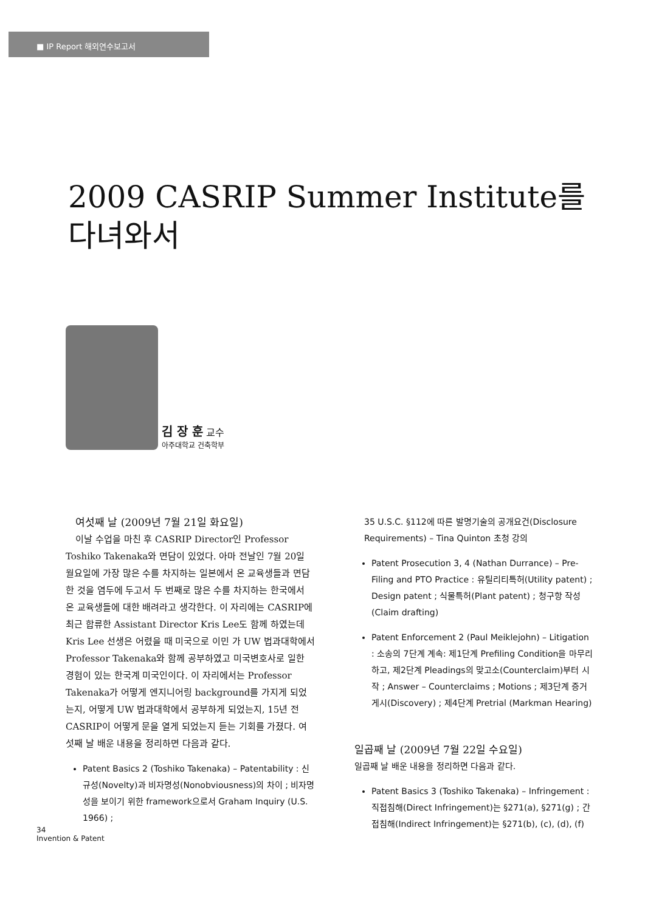■ IP Report 해외연수보고서
2009 CASRIP Summer Institute를
다녀와서
김 장 훈 교수
아주대학교 건축학부
여섯째 날 (2009년 7월 21일 화요일)
이날 수업을 마친 후 CASRIP Director인 Professor Toshiko Takenaka와 면담이 있었다. 아마 전날인 7월 20일 월요일에 가장 많은 수를 차지하는 일본에서 온 교육생들과 면담한 것을 염두에 두고서 두 번째로 많은 수를 차지하는 한국에서 온 교육생들에 대한 배려라고 생각한다. 이 자리에는 CASRIP에 최근 합류한 Assistant Director Kris Lee도 함께 하였는데 Kris Lee 선생은 어렸을 때 미국으로 이민 가 UW 법과대학에서 Professor Takenaka와 함께 공부하였고 미국변호사로 일한 경험이 있는 한국계 미국인이다. 이 자리에서는 Professor Takenaka가 어떻게 엔지니어링 background를 가지게 되었는지, 어떻게 UW 법과대학에서 공부하게 되었는지, 15년 전 CASRIP이 어떻게 문을 열게 되었는지 듣는 기회를 가졌다. 여섯째 날 배운 내용을 정리하면 다음과 같다.
Patent Basics 2 (Toshiko Takenaka) – Patentability : 신규성(Novelty)과 비자명성(Nonobviousness)의 차이 ; 비자명성을 보이기 위한 framework으로서 Graham Inquiry (U.S. 1966) ;
35 U.S.C. §112에 따른 발명기술의 공개요건(Disclosure Requirements) – Tina Quinton 초청 강의
Patent Prosecution 3, 4 (Nathan Durrance) – Pre-Filing and PTO Practice : 유틸리티특허(Utility patent) ; Design patent ; 식물특허(Plant patent) ; 청구항 작성(Claim drafting)
Patent Enforcement 2 (Paul Meiklejohn) – Litigation : 소송의 7단계 계속: 제1단계 Prefiling Condition을 마무리 하고, 제2단계 Pleadings의 맞고소(Counterclaim)부터 시작 ; Answer – Counterclaims ; Motions ; 제3단계 증거게시(Discovery) ; 제4단계 Pretrial (Markman Hearing)
일곱째 날 (2009년 7월 22일 수요일)
일곱째 날 배운 내용을 정리하면 다음과 같다.
Patent Basics 3 (Toshiko Takenaka) – Infringement : 직접침해(Direct Infringement)는 §271(a), §271(g) ; 간접침해(Indirect Infringement)는 §271(b), (c), (d), (f)
34
Invention & Patent